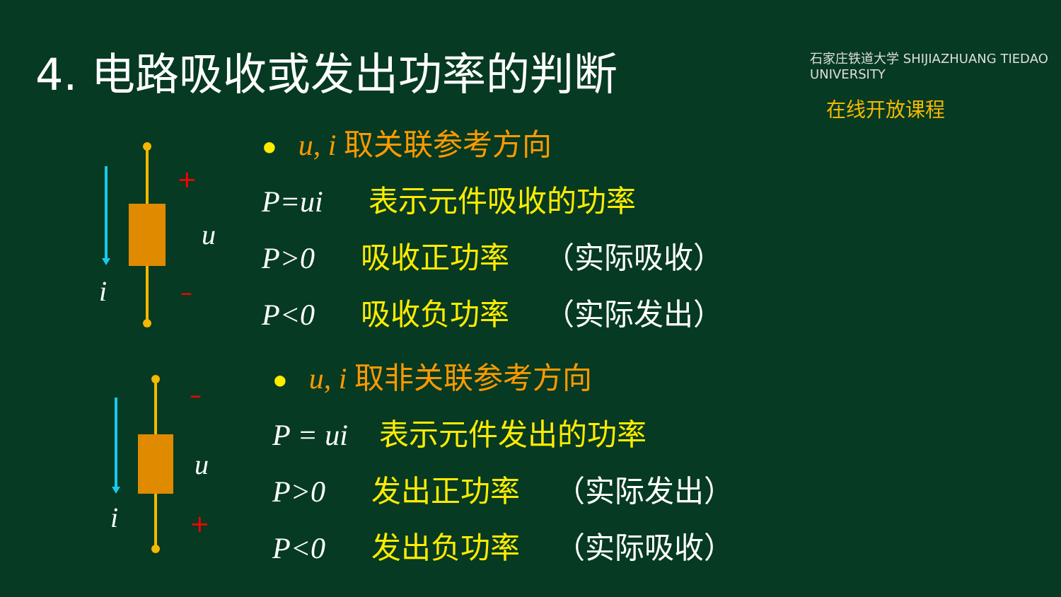4. 电路吸收或发出功率的判断
石家庄铁道大学 SHIJIAZHUANG TIEDAO UNIVERSITY
在线开放课程
+
–
u
i
–
+
u
i
● u, i 取关联参考方向
P=ui 表示元件吸收的功率
P>0 吸收正功率 （实际吸收）
P<0 吸收负功率 （实际发出）
● u, i 取非关联参考方向
P = ui 表示元件发出的功率
P>0 发出正功率 （实际发出）
P<0 发出负功率 （实际吸收）